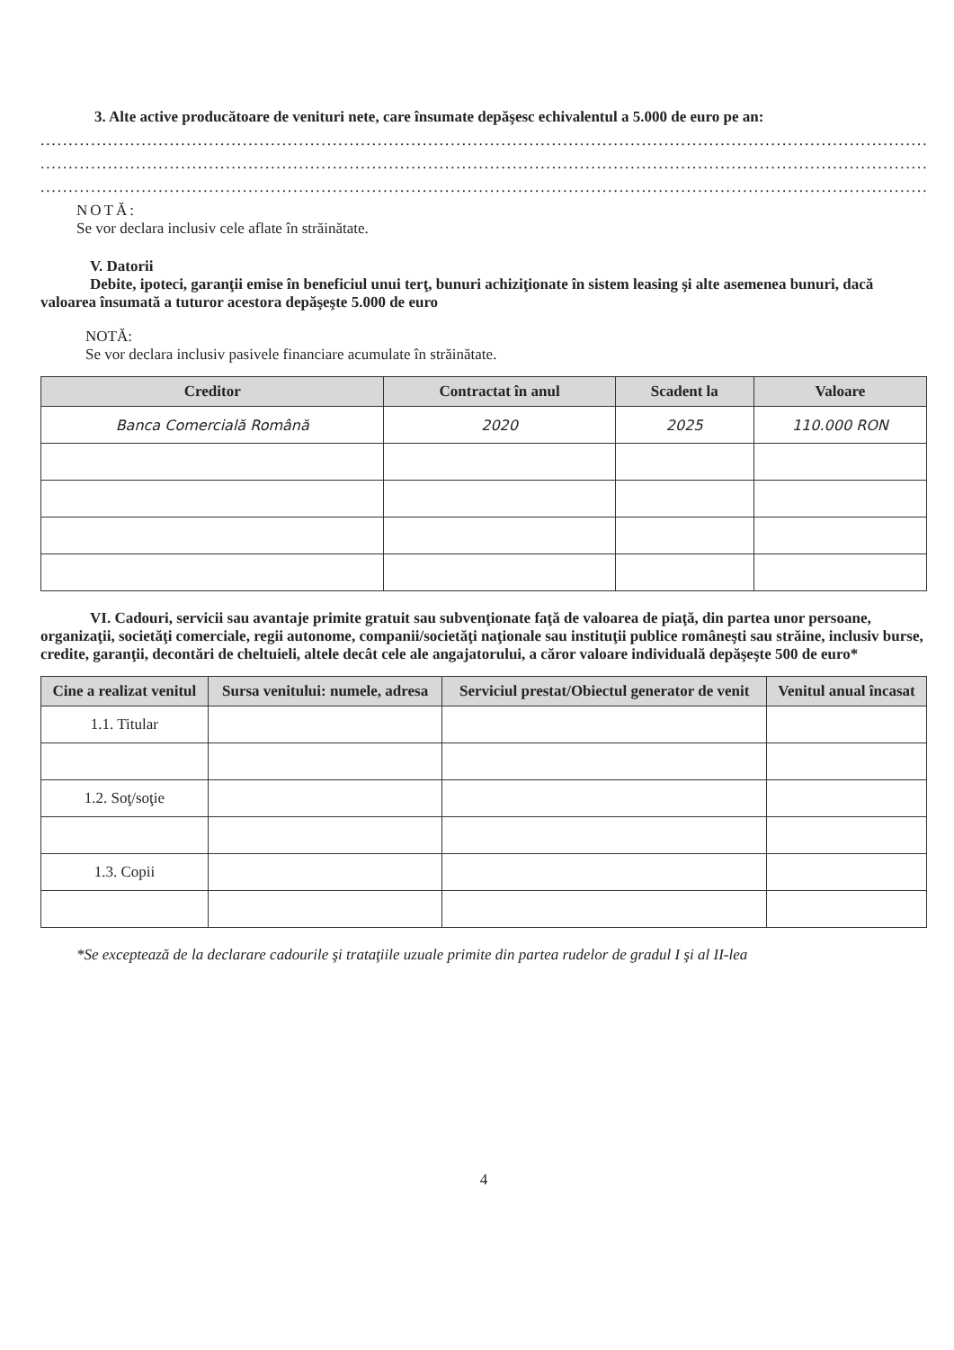3. Alte active producătoare de venituri nete, care însumate depăşesc echivalentul a 5.000 de euro pe an:
..................................................................................................................................................................
..................................................................................................................................................................
..................................................................................................................................................................
NOTĂ:
Se vor declara inclusiv cele aflate în străinătate.
V. Datorii
Debite, ipoteci, garanţii emise în beneficiul unui terţ, bunuri achiziţionate în sistem leasing şi alte asemenea bunuri, dacă valoarea însumată a tuturor acestora depăşeşte 5.000 de euro
NOTĂ:
Se vor declara inclusiv pasivele financiare acumulate în străinătate.
| Creditor | Contractat în anul | Scadent la | Valoare |
| --- | --- | --- | --- |
| Banca Comercială Română | 2020 | 2025 | 110.000 RON |
VI. Cadouri, servicii sau avantaje primite gratuit sau subvenţionate faţă de valoarea de piaţă, din partea unor persoane, organizaţii, societăţi comerciale, regii autonome, companii/societăţi naţionale sau instituţii publice româneşti sau străine, inclusiv burse, credite, garanţii, decontări de cheltuieli, altele decât cele ale angajatorului, a căror valoare individuală depăşeşte 500 de euro*
| Cine a realizat venitul | Sursa venitului: numele, adresa | Serviciul prestat/Obiectul generator de venit | Venitul anual încasat |
| --- | --- | --- | --- |
| 1.1. Titular | | | |
| 1.2. Soţ/soţie | | | |
| 1.3. Copii | | | |
*Se exceptează de la declarare cadourile şi trataţiile uzuale primite din partea rudelor de gradul I şi al II-lea
4